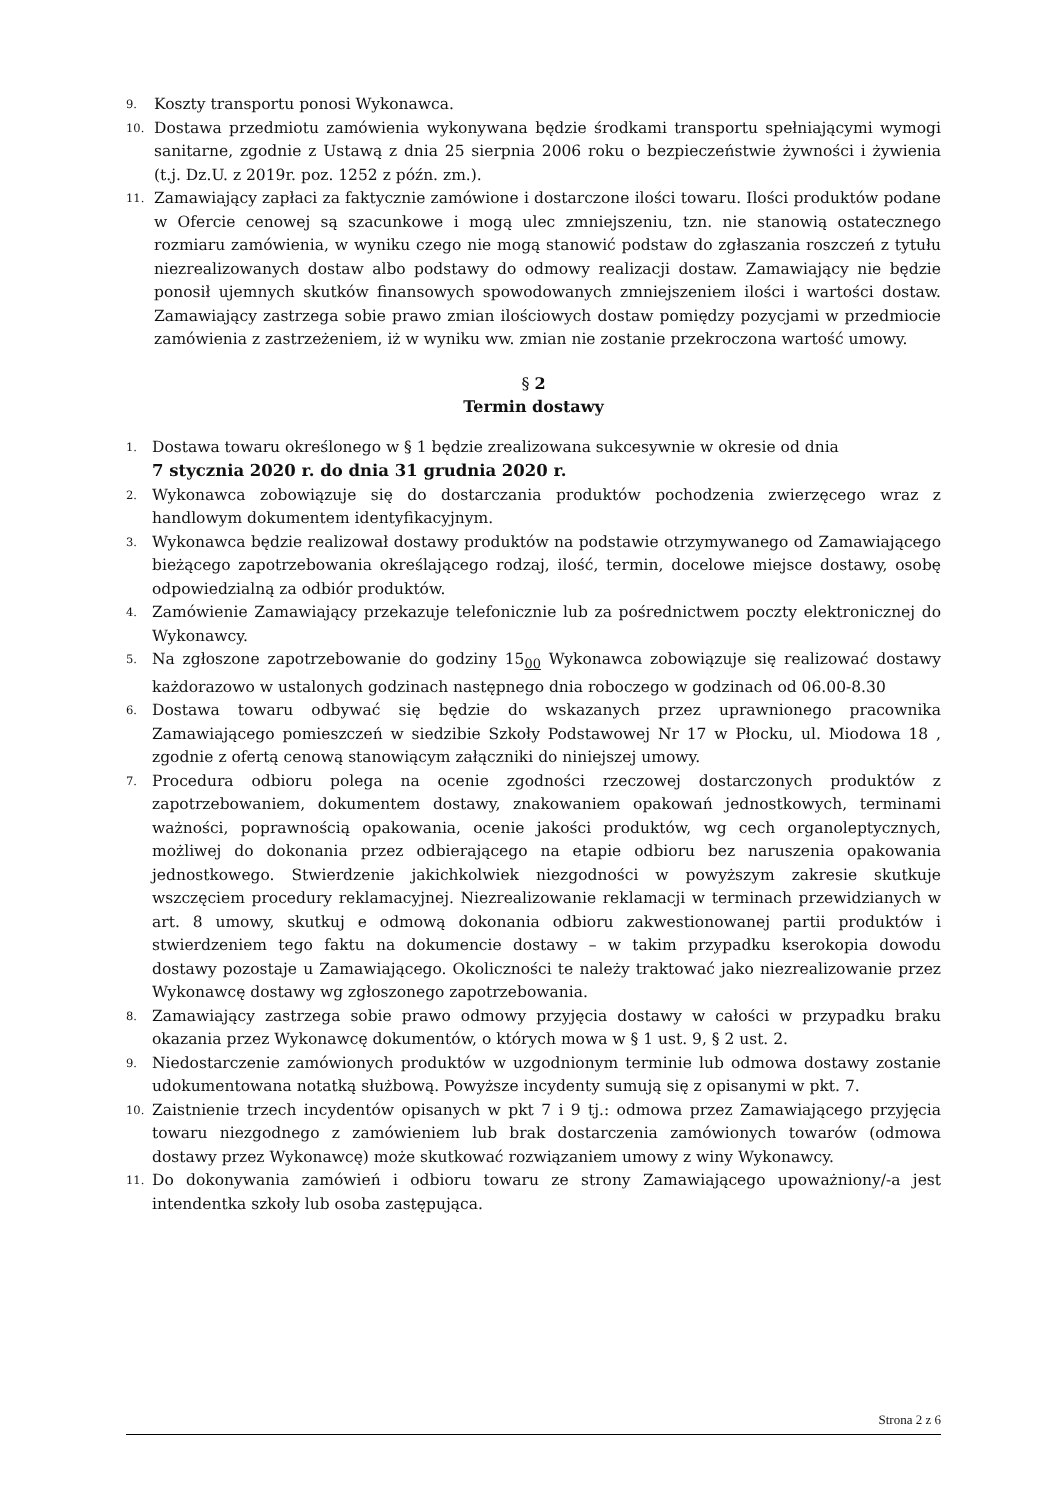9. Koszty transportu ponosi Wykonawca.
10. Dostawa przedmiotu zamówienia wykonywana będzie środkami transportu spełniającymi wymogi sanitarne, zgodnie z Ustawą z dnia 25 sierpnia 2006 roku o bezpieczeństwie żywności i żywienia (t.j. Dz.U. z 2019r. poz. 1252 z późn. zm.).
11. Zamawiający zapłaci za faktycznie zamówione i dostarczone ilości towaru. Ilości produktów podane w Ofercie cenowej są szacunkowe i mogą ulec zmniejszeniu, tzn. nie stanowią ostatecznego rozmiaru zamówienia, w wyniku czego nie mogą stanowić podstaw do zgłaszania roszczeń z tytułu niezrealizowanych dostaw albo podstawy do odmowy realizacji dostaw. Zamawiający nie będzie ponosił ujemnych skutków finansowych spowodowanych zmniejszeniem ilości i wartości dostaw. Zamawiający zastrzega sobie prawo zmian ilościowych dostaw pomiędzy pozycjami w przedmiocie zamówienia z zastrzeżeniem, iż w wyniku ww. zmian nie zostanie przekroczona wartość umowy.
§ 2
Termin dostawy
1. Dostawa towaru określonego w § 1 będzie zrealizowana sukcesywnie w okresie od dnia
7 stycznia 2020 r. do dnia 31 grudnia 2020 r.
2. Wykonawca zobowiązuje się do dostarczania produktów pochodzenia zwierzęcego wraz z handlowym dokumentem identyfikacyjnym.
3. Wykonawca będzie realizował dostawy produktów na podstawie otrzymywanego od Zamawiającego bieżącego zapotrzebowania określającego rodzaj, ilość, termin, docelowe miejsce dostawy, osobę odpowiedzialną za odbiór produktów.
4. Zamówienie Zamawiający przekazuje telefonicznie lub za pośrednictwem poczty elektronicznej do Wykonawcy.
5. Na zgłoszone zapotrzebowanie do godziny 15<sub>00</sub> Wykonawca zobowiązuje się realizować dostawy każdorazowo w ustalonych godzinach następnego dnia roboczego w godzinach od 06.00-8.30
6. Dostawa towaru odbywać się będzie do wskazanych przez uprawnionego pracownika Zamawiającego pomieszczeń w siedzibie Szkoły Podstawowej Nr 17 w Płocku, ul. Miodowa 18 , zgodnie z ofertą cenową stanowiącym załączniki do niniejszej umowy.
7. Procedura odbioru polega na ocenie zgodności rzeczowej dostarczonych produktów z zapotrzebowaniem, dokumentem dostawy, znakowaniem opakowań jednostkowych, terminami ważności, poprawnością opakowania, ocenie jakości produktów, wg cech organoleptycznych, możliwej do dokonania przez odbierającego na etapie odbioru bez naruszenia opakowania jednostkowego. Stwierdzenie jakichkolwiek niezgodności w powyższym zakresie skutkuje wszczęciem procedury reklamacyjnej. Niezrealizowanie reklamacji w terminach przewidzianych w art. 8 umowy, skutkuj e odmową dokonania odbioru zakwestionowanej partii produktów i stwierdzeniem tego faktu na dokumencie dostawy – w takim przypadku kserokopia dowodu dostawy pozostaje u Zamawiającego. Okoliczności te należy traktować jako niezrealizowanie przez Wykonawcę dostawy wg zgłoszonego zapotrzebowania.
8. Zamawiający zastrzega sobie prawo odmowy przyjęcia dostawy w całości w przypadku braku okazania przez Wykonawcę dokumentów, o których mowa w § 1 ust. 9, § 2 ust. 2.
9. Niedostarczenie zamówionych produktów w uzgodnionym terminie lub odmowa dostawy zostanie udokumentowana notatką służbową. Powyższe incydenty sumują się z opisanymi w pkt. 7.
10. Zaistnienie trzech incydentów opisanych w pkt 7 i 9 tj.: odmowa przez Zamawiającego przyjęcia towaru niezgodnego z zamówieniem lub brak dostarczenia zamówionych towarów (odmowa dostawy przez Wykonawcę) może skutkować rozwiązaniem umowy z winy Wykonawcy.
11. Do dokonywania zamówień i odbioru towaru ze strony Zamawiającego upoważniony/-a jest intendentka szkoły lub osoba zastępująca.
Strona 2 z 6